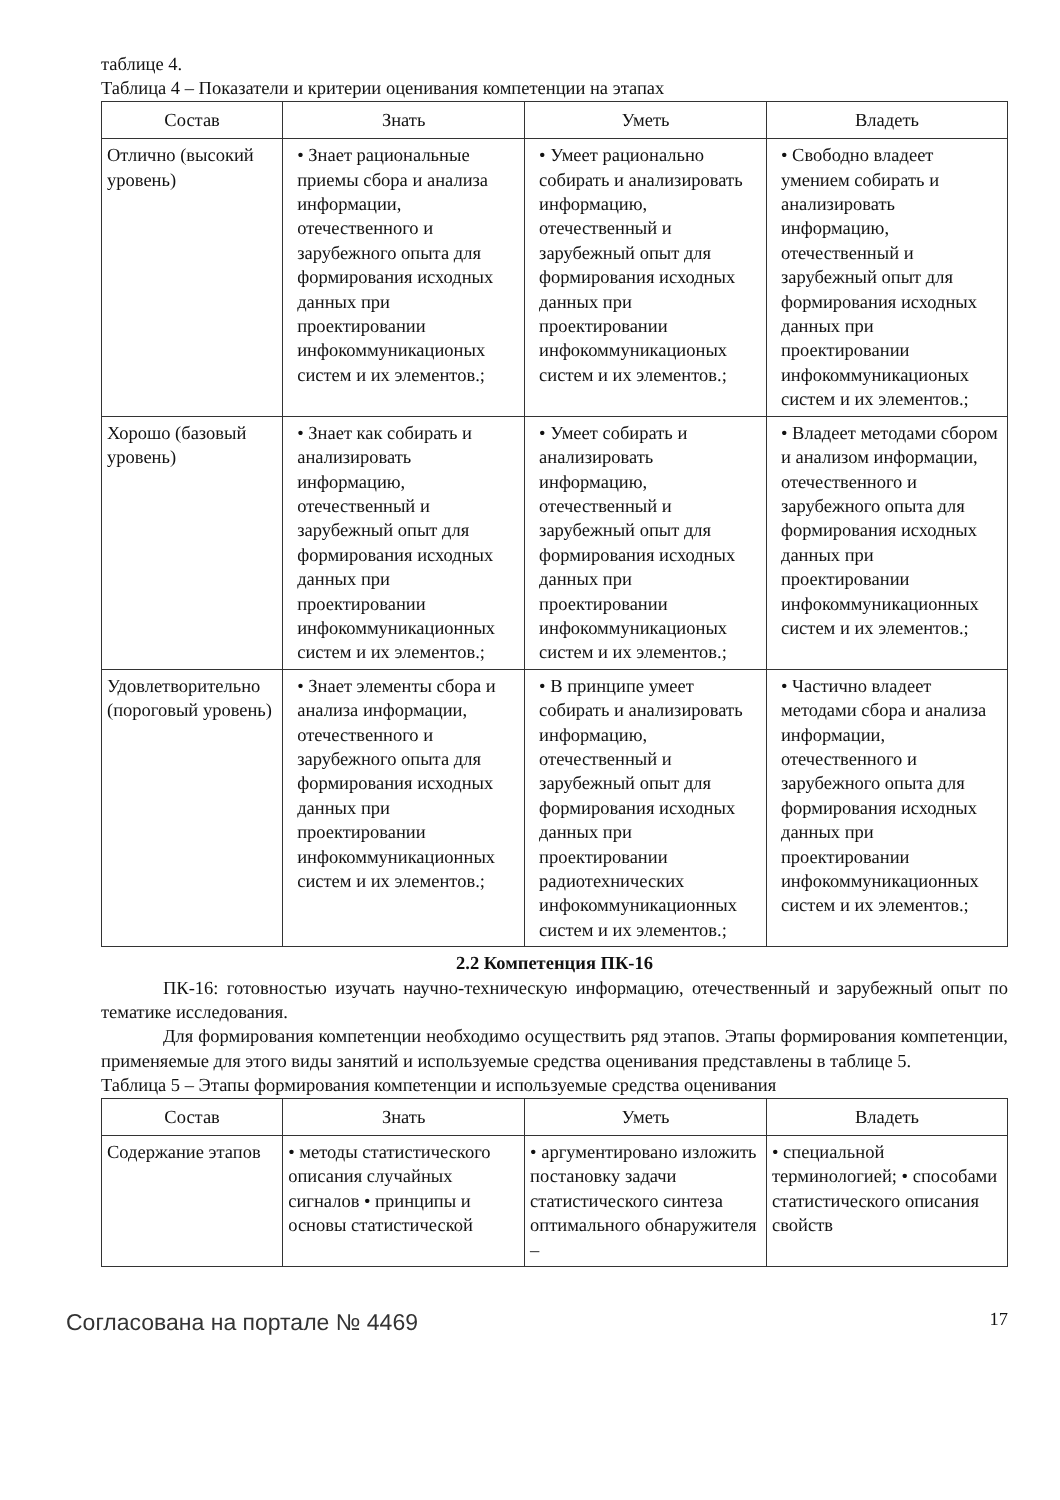таблице 4.
Таблица 4 – Показатели и критерии оценивания компетенции на этапах
| Состав | Знать | Уметь | Владеть |
| --- | --- | --- | --- |
| Отлично (высокий уровень) | • Знает рациональные приемы сбора и анализа информации, отечественного и зарубежного опыта для формирования исходных данных при проектировании инфокоммуникационых систем и их элементов.; | • Умеет рационально собирать и анализировать информацию, отечественный и зарубежный опыт для формирования исходных данных при проектировании инфокоммуникационых систем и их элементов.; | • Свободно владеет умением собирать и анализировать информацию, отечественный и зарубежный опыт для формирования исходных данных при проектировании инфокоммуникационых систем и их элементов.; |
| Хорошо (базовый уровень) | • Знает как собирать и анализировать информацию, отечественный и зарубежный опыт для формирования исходных данных при проектировании инфокоммуникационных систем и их элементов.; | • Умеет собирать и анализировать информацию, отечественный и зарубежный опыт для формирования исходных данных при проектировании инфокоммуникационых систем и их элементов.; | • Владеет методами сбором и анализом информации, отечественного и зарубежного опыта для формирования исходных данных при проектировании инфокоммуникационных систем и их элементов.; |
| Удовлетворительно (пороговый уровень) | • Знает элементы сбора и анализа информации, отечественного и зарубежного опыта для формирования исходных данных при проектировании инфокоммуникационных систем и их элементов.; | • В принципе умеет собирать и анализировать информацию, отечественный и зарубежный опыт для формирования исходных данных при проектировании радиотехнических инфокоммуникационных систем и их элементов.; | • Частично владеет методами сбора и анализа информации, отечественного и зарубежного опыта для формирования исходных данных при проектировании инфокоммуникационных систем и их элементов.; |
2.2 Компетенция ПК-16
ПК-16: готовностью изучать научно-техническую информацию, отечественный и зарубежный опыт по тематике исследования.
Для формирования компетенции необходимо осуществить ряд этапов. Этапы формирования компетенции, применяемые для этого виды занятий и используемые средства оценивания представлены в таблице 5.
Таблица 5 – Этапы формирования компетенции и используемые средства оценивания
| Состав | Знать | Уметь | Владеть |
| --- | --- | --- | --- |
| Содержание этапов | • методы статистического описания случайных сигналов • принципы и основы статистической | • аргументировано изложить постановку задачи статистического синтеза оптимального обнаружителя – | • специальной терминологией; • способами статистического описания свойств |
Согласована на портале № 4469 17